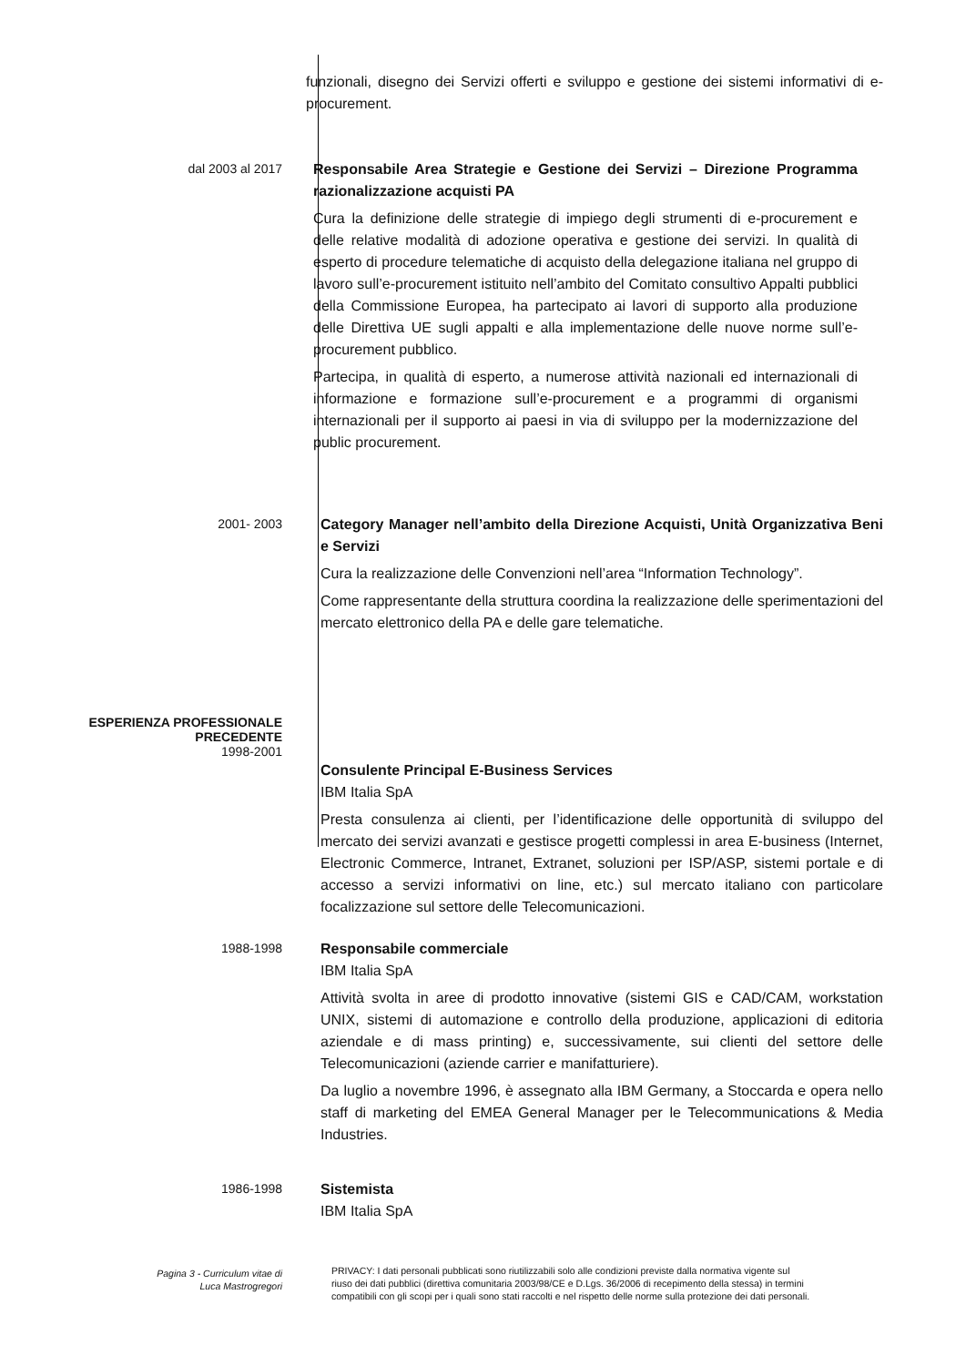funzionali, disegno dei Servizi offerti e sviluppo e gestione dei sistemi informativi di e-procurement.
dal 2003 al 2017
Responsabile Area Strategie e Gestione dei Servizi – Direzione Programma razionalizzazione acquisti PA
Cura la definizione delle strategie di impiego degli strumenti di e-procurement e delle relative modalità di adozione operativa e gestione dei servizi. In qualità di esperto di procedure telematiche di acquisto della delegazione italiana nel gruppo di lavoro sull’e-procurement istituito nell’ambito del Comitato consultivo Appalti pubblici della Commissione Europea, ha partecipato ai lavori di supporto alla produzione delle Direttiva UE sugli appalti e alla implementazione delle nuove norme sull’e-procurement pubblico.
Partecipa, in qualità di esperto, a numerose attività nazionali ed internazionali di informazione e formazione sull’e-procurement e a programmi di organismi internazionali per il supporto ai paesi in via di sviluppo per la modernizzazione del public procurement.
2001- 2003
Category Manager nell’ambito della Direzione Acquisti, Unità Organizzativa Beni e Servizi
Cura la realizzazione delle Convenzioni nell’area “Information Technology”.
Come rappresentante della struttura coordina la realizzazione delle sperimentazioni del mercato elettronico della PA e delle gare telematiche.
ESPERIENZA PROFESSIONALE
PRECEDENTE
1998-2001
Consulente Principal E-Business Services
IBM Italia SpA
Presta consulenza ai clienti, per l’identificazione delle opportunità di sviluppo del mercato dei servizi avanzati e gestisce progetti complessi in area E-business (Internet, Electronic Commerce, Intranet, Extranet, soluzioni per ISP/ASP, sistemi portale e di accesso a servizi informativi on line, etc.) sul mercato italiano con particolare focalizzazione sul settore delle Telecomunicazioni.
1988-1998
Responsabile commerciale
IBM Italia SpA
Attività svolta in aree di prodotto innovative (sistemi GIS e CAD/CAM, workstation UNIX, sistemi di automazione e controllo della produzione, applicazioni di editoria aziendale e di mass printing) e, successivamente, sui clienti del settore delle Telecomunicazioni (aziende carrier e manifatturiere).
Da luglio a novembre 1996, è assegnato alla IBM Germany, a Stoccarda e opera nello staff di marketing del EMEA General Manager per le Telecommunications & Media Industries.
1986-1998
Sistemista
IBM Italia SpA
Pagina 3 - Curriculum vitae di
Luca Mastrogregori
PRIVACY: I dati personali pubblicati sono riutilizzabili solo alle condizioni previste dalla normativa vigente sul riuso dei dati pubblici (direttiva comunitaria 2003/98/CE e D.Lgs. 36/2006 di recepimento della stessa) in termini compatibili con gli scopi per i quali sono stati raccolti e nel rispetto delle norme sulla protezione dei dati personali.